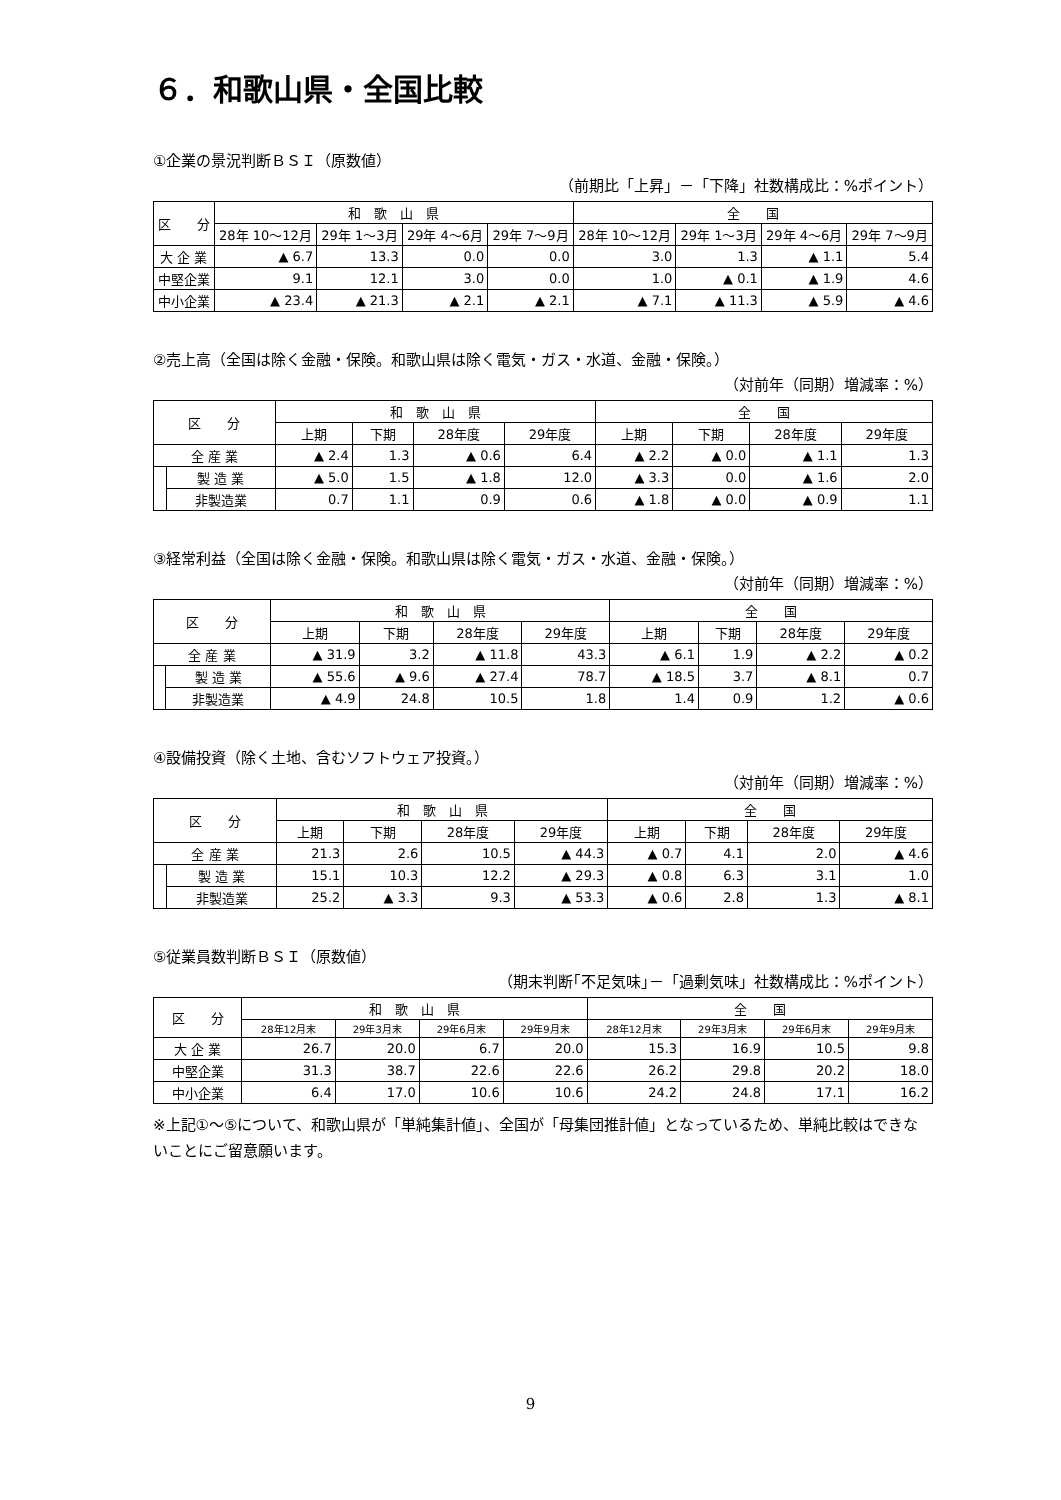６．和歌山県・全国比較
①企業の景況判断ＢＳＩ（原数値）
（前期比「上昇」－「下降」社数構成比：%ポイント）
| 区 分 | 和 歌 山 県 | | | | 全 国 | | | |
| --- | --- | --- | --- | --- | --- | --- | --- | --- |
| | 28年 10～12月 | 29年 1～3月 | 29年 4～6月 | 29年 7～9月 | 28年 10～12月 | 29年 1～3月 | 29年 4～6月 | 29年 7～9月 |
| 大 企 業 | ▲ 6.7 | 13.3 | 0.0 | 0.0 | 3.0 | 1.3 | ▲ 1.1 | 5.4 |
| 中堅企業 | 9.1 | 12.1 | 3.0 | 0.0 | 1.0 | ▲ 0.1 | ▲ 1.9 | 4.6 |
| 中小企業 | ▲ 23.4 | ▲ 21.3 | ▲ 2.1 | ▲ 2.1 | ▲ 7.1 | ▲ 11.3 | ▲ 5.9 | ▲ 4.6 |
②売上高（全国は除く金融・保険。和歌山県は除く電気・ガス・水道、金融・保険。）
（対前年（同期）増減率：%）
| 区 分 | | 和 歌 山 県 | | | | 全 国 | | | |
| --- | --- | --- | --- | --- | --- | --- | --- | --- | --- |
| | | 上期 | 下期 | 28年度 | 29年度 | 上期 | 下期 | 28年度 | 29年度 |
| 全 産 業 | | ▲ 2.4 | 1.3 | ▲ 0.6 | 6.4 | ▲ 2.2 | ▲ 0.0 | ▲ 1.1 | 1.3 |
| | 製 造 業 | ▲ 5.0 | 1.5 | ▲ 1.8 | 12.0 | ▲ 3.3 | 0.0 | ▲ 1.6 | 2.0 |
| | 非製造業 | 0.7 | 1.1 | 0.9 | 0.6 | ▲ 1.8 | ▲ 0.0 | ▲ 0.9 | 1.1 |
③経常利益（全国は除く金融・保険。和歌山県は除く電気・ガス・水道、金融・保険。）
（対前年（同期）増減率：%）
| 区 分 | | 和 歌 山 県 | | | | 全 国 | | | |
| --- | --- | --- | --- | --- | --- | --- | --- | --- | --- |
| | | 上期 | 下期 | 28年度 | 29年度 | 上期 | 下期 | 28年度 | 29年度 |
| 全 産 業 | | ▲ 31.9 | 3.2 | ▲ 11.8 | 43.3 | ▲ 6.1 | 1.9 | ▲ 2.2 | ▲ 0.2 |
| | 製 造 業 | ▲ 55.6 | ▲ 9.6 | ▲ 27.4 | 78.7 | ▲ 18.5 | 3.7 | ▲ 8.1 | 0.7 |
| | 非製造業 | ▲ 4.9 | 24.8 | 10.5 | 1.8 | 1.4 | 0.9 | 1.2 | ▲ 0.6 |
④設備投資（除く土地、含むソフトウェア投資。）
（対前年（同期）増減率：%）
| 区 分 | | 和 歌 山 県 | | | | 全 国 | | | |
| --- | --- | --- | --- | --- | --- | --- | --- | --- | --- |
| | | 上期 | 下期 | 28年度 | 29年度 | 上期 | 下期 | 28年度 | 29年度 |
| 全 産 業 | | 21.3 | 2.6 | 10.5 | ▲ 44.3 | ▲ 0.7 | 4.1 | 2.0 | ▲ 4.6 |
| | 製 造 業 | 15.1 | 10.3 | 12.2 | ▲ 29.3 | ▲ 0.8 | 6.3 | 3.1 | 1.0 |
| | 非製造業 | 25.2 | ▲ 3.3 | 9.3 | ▲ 53.3 | ▲ 0.6 | 2.8 | 1.3 | ▲ 8.1 |
⑤従業員数判断ＢＳＩ（原数値）
（期末判断｢不足気味｣－「過剰気味」社数構成比：%ポイント）
| 区 分 | 和 歌 山 県 | | | | 全 国 | | | |
| --- | --- | --- | --- | --- | --- | --- | --- | --- |
| | 28年12月末 | 29年3月末 | 29年6月末 | 29年9月末 | 28年12月末 | 29年3月末 | 29年6月末 | 29年9月末 |
| 大 企 業 | 26.7 | 20.0 | 6.7 | 20.0 | 15.3 | 16.9 | 10.5 | 9.8 |
| 中堅企業 | 31.3 | 38.7 | 22.6 | 22.6 | 26.2 | 29.8 | 20.2 | 18.0 |
| 中小企業 | 6.4 | 17.0 | 10.6 | 10.6 | 24.2 | 24.8 | 17.1 | 16.2 |
※上記①～⑤について、和歌山県が「単純集計値」、全国が「母集団推計値」となっているため、単純比較はできないことにご留意願います。
9